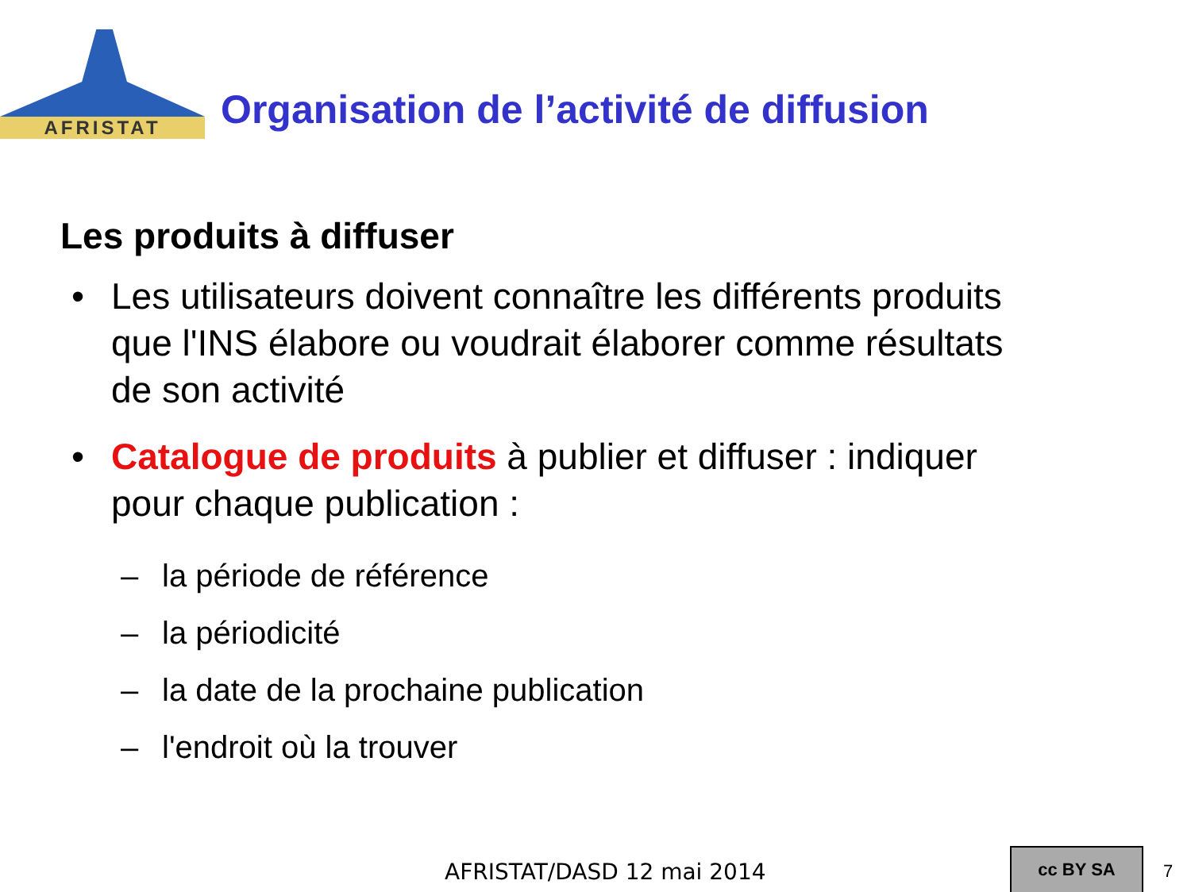AFRISTAT
Organisation de l’activité de diffusion
Les produits à diffuser
• Les utilisateurs doivent connaître les différents produits que l'INS élabore ou voudrait élaborer comme résultats de son activité
• Catalogue de produits à publier et diffuser : indiquer pour chaque publication :
– la période de référence
– la périodicité
– la date de la prochaine publication
– l'endroit où la trouver
AFRISTAT/DASD 12 mai 2014
cc BY SA
7